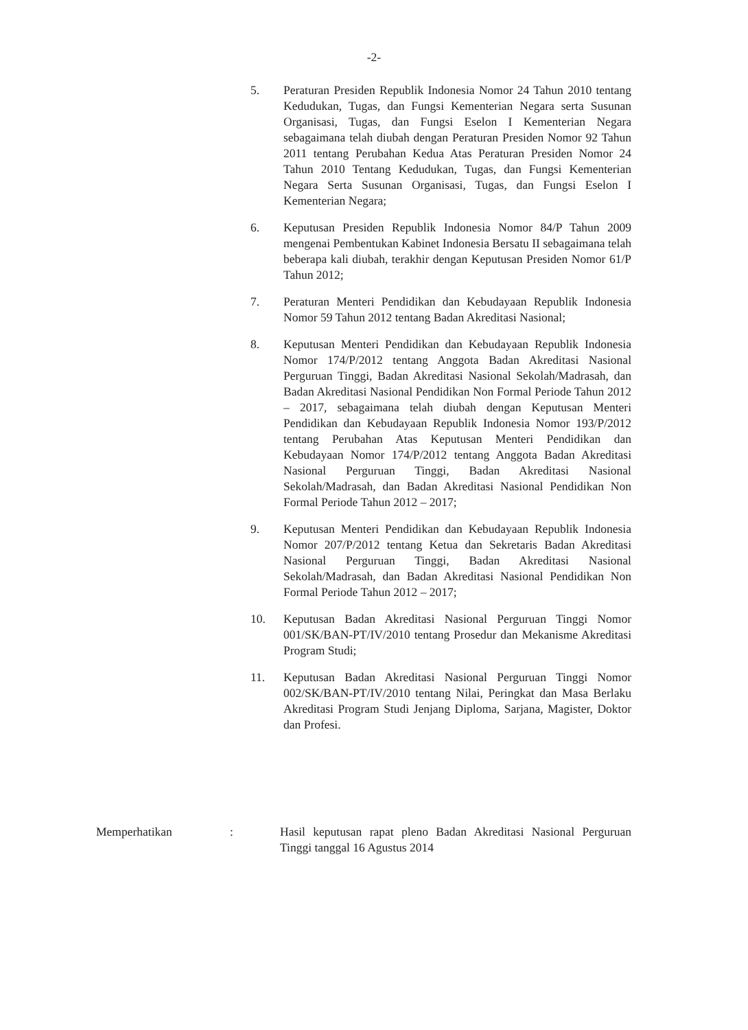-2-
5. Peraturan Presiden Republik Indonesia Nomor 24 Tahun 2010 tentang Kedudukan, Tugas, dan Fungsi Kementerian Negara serta Susunan Organisasi, Tugas, dan Fungsi Eselon I Kementerian Negara sebagaimana telah diubah dengan Peraturan Presiden Nomor 92 Tahun 2011 tentang Perubahan Kedua Atas Peraturan Presiden Nomor 24 Tahun 2010 Tentang Kedudukan, Tugas, dan Fungsi Kementerian Negara Serta Susunan Organisasi, Tugas, dan Fungsi Eselon I Kementerian Negara;
6. Keputusan Presiden Republik Indonesia Nomor 84/P Tahun 2009 mengenai Pembentukan Kabinet Indonesia Bersatu II sebagaimana telah beberapa kali diubah, terakhir dengan Keputusan Presiden Nomor 61/P Tahun 2012;
7. Peraturan Menteri Pendidikan dan Kebudayaan Republik Indonesia Nomor 59 Tahun 2012 tentang Badan Akreditasi Nasional;
8. Keputusan Menteri Pendidikan dan Kebudayaan Republik Indonesia Nomor 174/P/2012 tentang Anggota Badan Akreditasi Nasional Perguruan Tinggi, Badan Akreditasi Nasional Sekolah/Madrasah, dan Badan Akreditasi Nasional Pendidikan Non Formal Periode Tahun 2012 – 2017, sebagaimana telah diubah dengan Keputusan Menteri Pendidikan dan Kebudayaan Republik Indonesia Nomor 193/P/2012 tentang Perubahan Atas Keputusan Menteri Pendidikan dan Kebudayaan Nomor 174/P/2012 tentang Anggota Badan Akreditasi Nasional Perguruan Tinggi, Badan Akreditasi Nasional Sekolah/Madrasah, dan Badan Akreditasi Nasional Pendidikan Non Formal Periode Tahun 2012 – 2017;
9. Keputusan Menteri Pendidikan dan Kebudayaan Republik Indonesia Nomor 207/P/2012 tentang Ketua dan Sekretaris Badan Akreditasi Nasional Perguruan Tinggi, Badan Akreditasi Nasional Sekolah/Madrasah, dan Badan Akreditasi Nasional Pendidikan Non Formal Periode Tahun 2012 – 2017;
10. Keputusan Badan Akreditasi Nasional Perguruan Tinggi Nomor 001/SK/BAN-PT/IV/2010 tentang Prosedur dan Mekanisme Akreditasi Program Studi;
11. Keputusan Badan Akreditasi Nasional Perguruan Tinggi Nomor 002/SK/BAN-PT/IV/2010 tentang Nilai, Peringkat dan Masa Berlaku Akreditasi Program Studi Jenjang Diploma, Sarjana, Magister, Doktor dan Profesi.
Memperhatikan : Hasil keputusan rapat pleno Badan Akreditasi Nasional Perguruan Tinggi tanggal 16 Agustus 2014